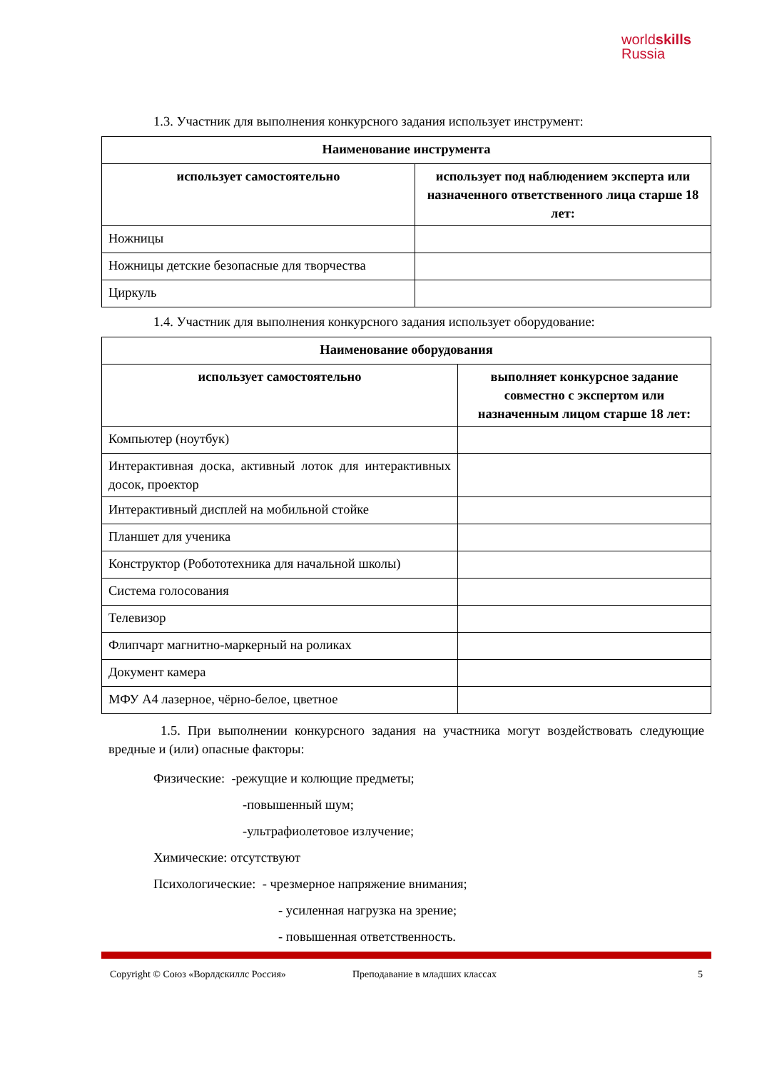worldskills
Russia
1.3. Участник для выполнения конкурсного задания использует инструмент:
| Наименование инструмента | |
| --- | --- |
| использует самостоятельно | использует под наблюдением эксперта или назначенного ответственного лица старше 18 лет: |
| Ножницы | |
| Ножницы детские безопасные для творчества | |
| Циркуль | |
1.4. Участник для выполнения конкурсного задания использует оборудование:
| Наименование оборудования | |
| --- | --- |
| использует самостоятельно | выполняет конкурсное задание совместно с экспертом или назначенным лицом старше 18 лет: |
| Компьютер (ноутбук) | |
| Интерактивная доска, активный лоток для интерактивных досок, проектор | |
| Интерактивный дисплей на мобильной стойке | |
| Планшет для ученика | |
| Конструктор (Робототехника для начальной школы) | |
| Система голосования | |
| Телевизор | |
| Флипчарт магнитно-маркерный на роликах | |
| Документ камера | |
| МФУ А4 лазерное, чёрно-белое, цветное | |
1.5. При выполнении конкурсного задания на участника могут воздействовать следующие вредные и (или) опасные факторы:
Физические: -режущие и колющие предметы;
-повышенный шум;
-ультрафиолетовое излучение;
Химические: отсутствуют
Психологические: - чрезмерное напряжение внимания;
- усиленная нагрузка на зрение;
- повышенная ответственность.
Copyright © Союз «Ворлдскиллс Россия» Преподавание в младших классах 5